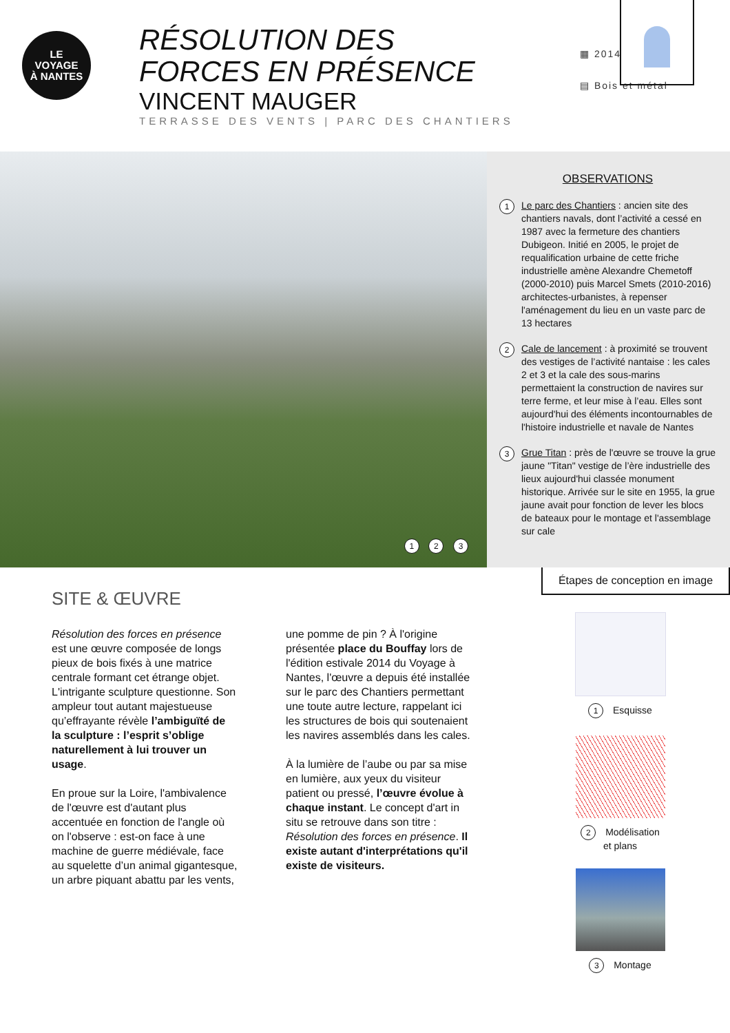LE
VOYAGE
À NANTES
RÉSOLUTION DES FORCES EN PRÉSENCE
VINCENT MAUGER
TERRASSE DES VENTS | PARC DES CHANTIERS
▦ 2014
▤ Bois et métal
1 2 3
OBSERVATIONS
1 Le parc des Chantiers : ancien site des chantiers navals, dont l’activité a cessé en 1987 avec la fermeture des chantiers Dubigeon. Initié en 2005, le projet de requalification urbaine de cette friche industrielle amène Alexandre Chemetoff (2000-2010) puis Marcel Smets (2010-2016) architectes-urbanistes, à repenser l'aménagement du lieu en un vaste parc de 13 hectares
2 Cale de lancement : à proximité se trouvent des vestiges de l’activité nantaise : les cales 2 et 3 et la cale des sous-marins permettaient la construction de navires sur terre ferme, et leur mise à l’eau. Elles sont aujourd'hui des éléments incontournables de l'histoire industrielle et navale de Nantes
3 Grue Titan : près de l'œuvre se trouve la grue jaune "Titan" vestige de l’ère industrielle des lieux aujourd'hui classée monument historique. Arrivée sur le site en 1955, la grue jaune avait pour fonction de lever les blocs de bateaux pour le montage et l'assemblage sur cale
SITE & ŒUVRE
Résolution des forces en présence est une œuvre composée de longs pieux de bois fixés à une matrice centrale formant cet étrange objet. L'intrigante sculpture questionne. Son ampleur tout autant majestueuse qu’effrayante révèle l’ambiguïté de la sculpture : l’esprit s’oblige naturellement à lui trouver un usage.
En proue sur la Loire, l'ambivalence de l'œuvre est d'autant plus accentuée en fonction de l'angle où on l'observe : est-on face à une machine de guerre médiévale, face au squelette d’un animal gigantesque, un arbre piquant abattu par les vents, une pomme de pin ? À l'origine présentée place du Bouffay lors de l'édition estivale 2014 du Voyage à Nantes, l'œuvre a depuis été installée sur le parc des Chantiers permettant une toute autre lecture, rappelant ici les structures de bois qui soutenaient les navires assemblés dans les cales.
À la lumière de l’aube ou par sa mise en lumière, aux yeux du visiteur patient ou pressé, l’œuvre évolue à chaque instant. Le concept d'art in situ se retrouve dans son titre : Résolution des forces en présence. Il existe autant d'interprétations qu'il existe de visiteurs.
Étapes de conception en image
1 Esquisse
2 Modélisation
et plans
3 Montage